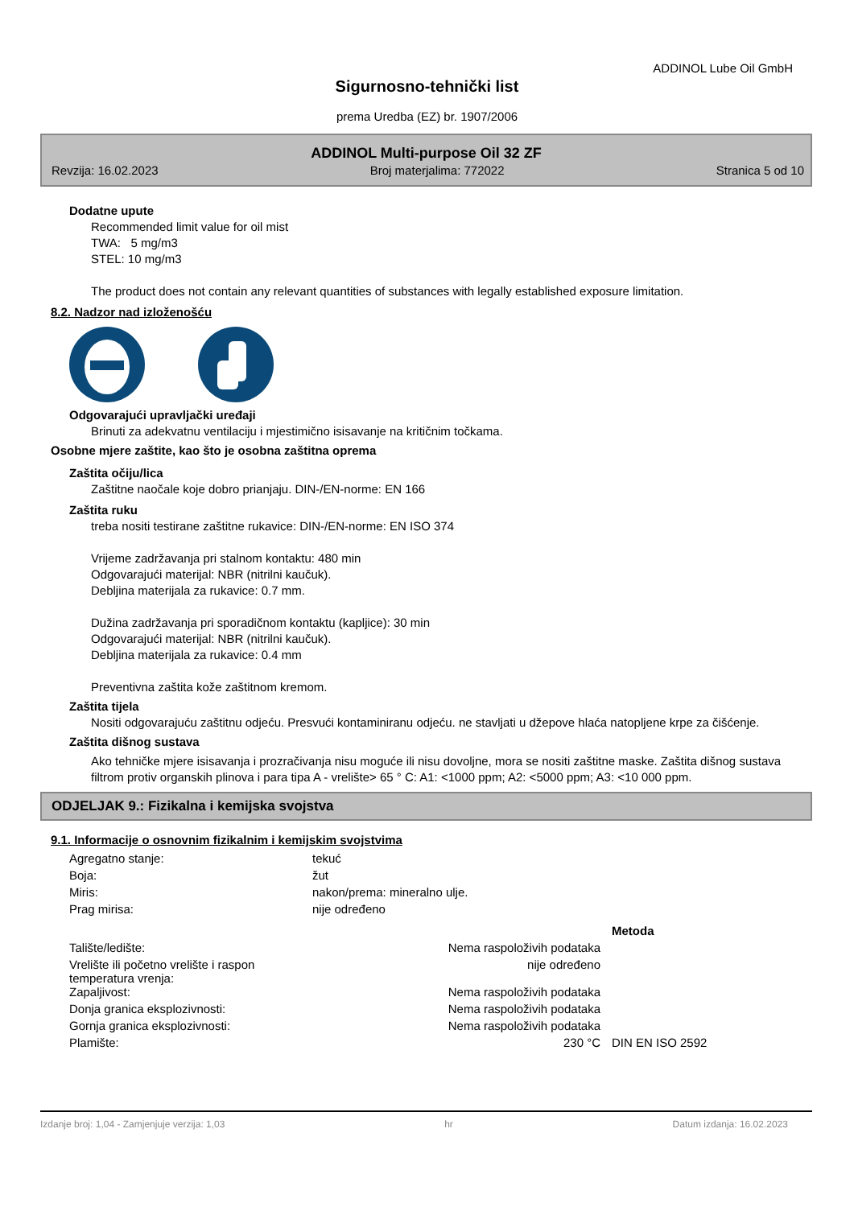ADDINOL Lube Oil GmbH
Sigurnosno-tehnički list
prema Uredba (EZ) br. 1907/2006
ADDINOL Multi-purpose Oil 32 ZF
Revzija: 16.02.2023 Broj materjalima: 772022 Stranica 5 od 10
Dodatne upute
Recommended limit value for oil mist
TWA: 5 mg/m3
STEL: 10 mg/m3
The product does not contain any relevant quantities of substances with legally established exposure limitation.
8.2. Nadzor nad izloženošću
Odgovarajući upravljački uređaji
Brinuti za adekvatnu ventilaciju i mjestimično isisavanje na kritičnim točkama.
Osobne mjere zaštite, kao što je osobna zaštitna oprema
Zaštita očiju/lica
Zaštitne naočale koje dobro prianjaju. DIN-/EN-norme: EN 166
Zaštita ruku
treba nositi testirane zaštitne rukavice: DIN-/EN-norme: EN ISO 374
Vrijeme zadržavanja pri stalnom kontaktu: 480 min
Odgovarajući materijal: NBR (nitrilni kaučuk).
Debljina materijala za rukavice: 0.7 mm.
Dužina zadržavanja pri sporadičnom kontaktu (kapljice): 30 min
Odgovarajući materijal: NBR (nitrilni kaučuk).
Debljina materijala za rukavice: 0.4 mm
Preventivna zaštita kože zaštitnom kremom.
Zaštita tijela
Nositi odgovarajuću zaštitnu odjeću. Presvući kontaminiranu odjeću. ne stavljati u džepove hlaća natopljene krpe za čišćenje.
Zaštita dišnog sustava
Ako tehničke mjere isisavanja i prozračivanja nisu moguće ili nisu dovoljne, mora se nositi zaštitne maske. Zaštita dišnog sustava filtrom protiv organskih plinova i para tipa A - vrelište> 65 ° C: A1: <1000 ppm; A2: <5000 ppm; A3: <10 000 ppm.
ODJELJAK 9.: Fizikalna i kemijska svojstva
9.1. Informacije o osnovnim fizikalnim i kemijskim svojstvima
| Agregatno stanje: | tekuć |
| Boja: | žut |
| Miris: | nakon/prema: mineralno ulje. |
| Prag mirisa: | nije određeno |
| | | Metoda |
| Talište/ledište: | Nema raspoloživih podataka | |
| Vrelište ili početno vrelište i raspon temperatura vrenja: | nije određeno | |
| Zapaljivost: | Nema raspoloživih podataka | |
| Donja granica eksplozivnosti: | Nema raspoloživih podataka | |
| Gornja granica eksplozivnosti: | Nema raspoloživih podataka | |
| Plamište: | 230 °C | DIN EN ISO 2592 |
Izdanje broj: 1,04 - Zamjenjuje verzija: 1,03 hr Datum izdanja: 16.02.2023